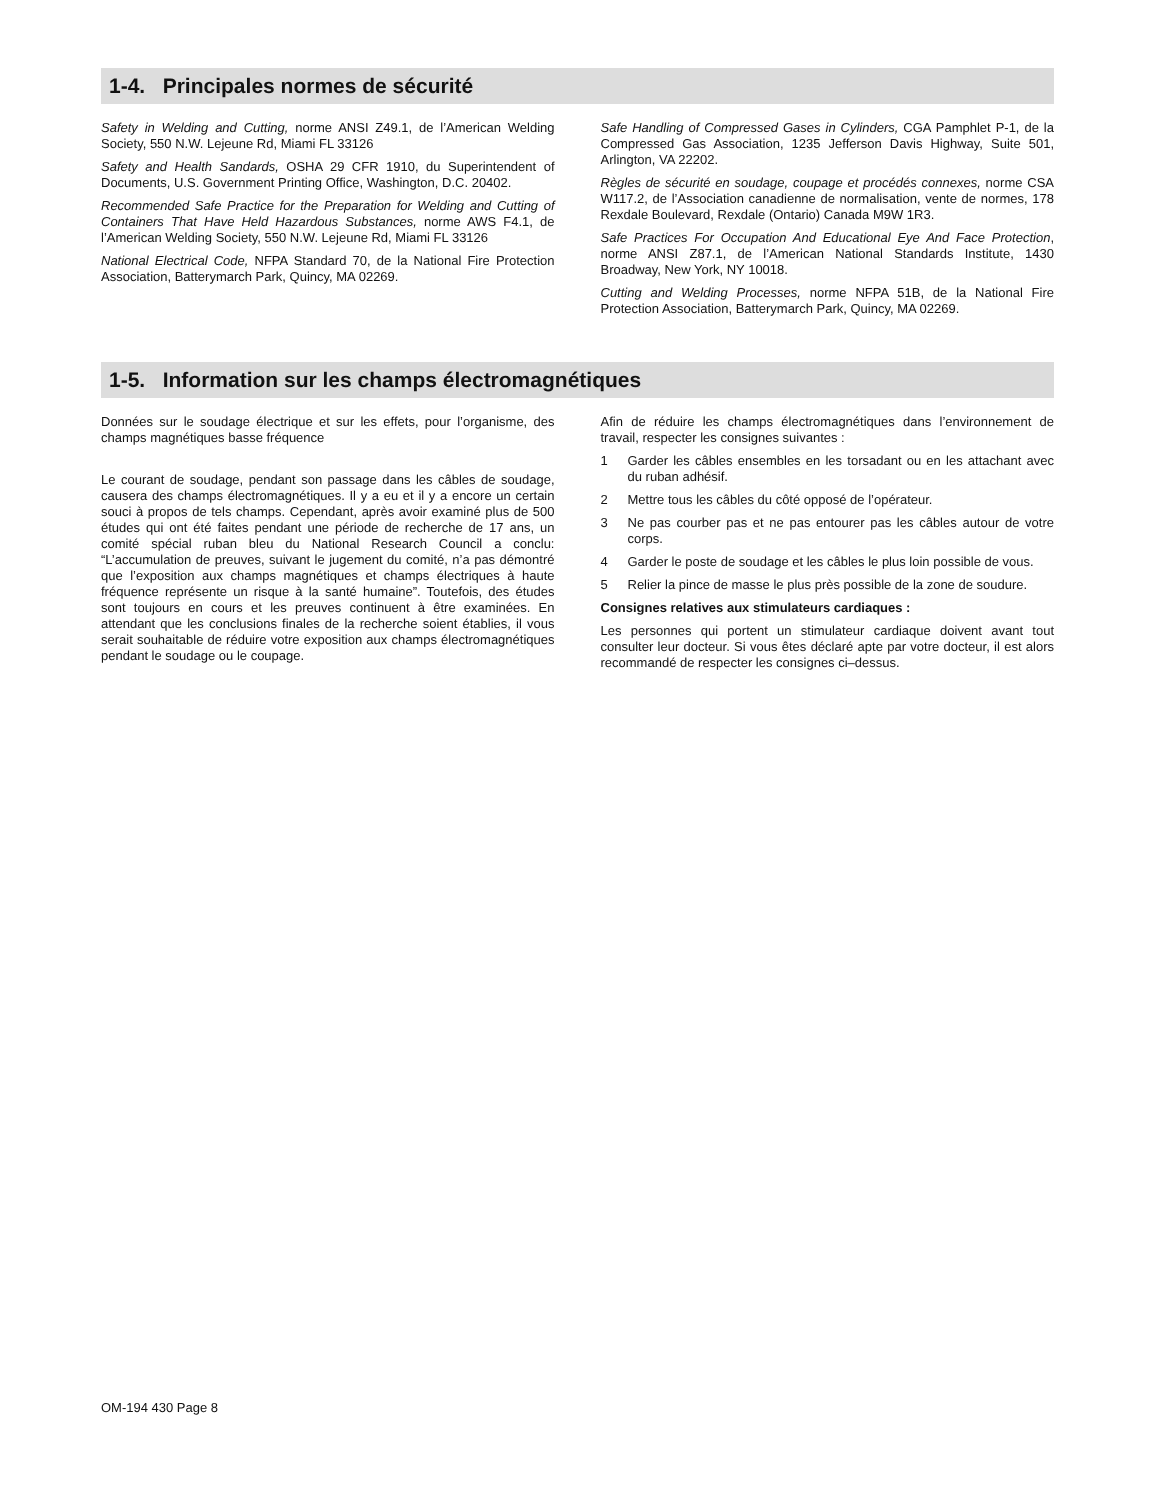1-4. Principales normes de sécurité
Safety in Welding and Cutting, norme ANSI Z49.1, de l’American Welding Society, 550 N.W. Lejeune Rd, Miami FL 33126
Safety and Health Sandards, OSHA 29 CFR 1910, du Superintendent of Documents, U.S. Government Printing Office, Washington, D.C. 20402.
Recommended Safe Practice for the Preparation for Welding and Cutting of Containers That Have Held Hazardous Substances, norme AWS F4.1, de l’American Welding Society, 550 N.W. Lejeune Rd, Miami FL 33126
National Electrical Code, NFPA Standard 70, de la National Fire Protection Association, Batterymarch Park, Quincy, MA 02269.
Safe Handling of Compressed Gases in Cylinders, CGA Pamphlet P-1, de la Compressed Gas Association, 1235 Jefferson Davis Highway, Suite 501, Arlington, VA 22202.
Règles de sécurité en soudage, coupage et procédés connexes, norme CSA W117.2, de l’Association canadienne de normalisation, vente de normes, 178 Rexdale Boulevard, Rexdale (Ontario) Canada M9W 1R3.
Safe Practices For Occupation And Educational Eye And Face Protection, norme ANSI Z87.1, de l’American National Standards Institute, 1430 Broadway, New York, NY 10018.
Cutting and Welding Processes, norme NFPA 51B, de la National Fire Protection Association, Batterymarch Park, Quincy, MA 02269.
1-5. Information sur les champs électromagnétiques
Données sur le soudage électrique et sur les effets, pour l’organisme, des champs magnétiques basse fréquence
Le courant de soudage, pendant son passage dans les câbles de soudage, causera des champs électromagnétiques. Il y a eu et il y a encore un certain souci à propos de tels champs. Cependant, après avoir examiné plus de 500 études qui ont été faites pendant une période de recherche de 17 ans, un comité spécial ruban bleu du National Research Council a conclu: “L’accumulation de preuves, suivant le jugement du comité, n’a pas démontré que l’exposition aux champs magnétiques et champs électriques à haute fréquence représente un risque à la santé humaine”. Toutefois, des études sont toujours en cours et les preuves continuent à être examinées. En attendant que les conclusions finales de la recherche soient établies, il vous serait souhaitable de réduire votre exposition aux champs électromagnétiques pendant le soudage ou le coupage.
Afin de réduire les champs électromagnétiques dans l’environnement de travail, respecter les consignes suivantes :
1 Garder les câbles ensembles en les torsadant ou en les attachant avec du ruban adhésif.
2 Mettre tous les câbles du côté opposé de l’opérateur.
3 Ne pas courber pas et ne pas entourer pas les câbles autour de votre corps.
4 Garder le poste de soudage et les câbles le plus loin possible de vous.
5 Relier la pince de masse le plus près possible de la zone de soudure.
Consignes relatives aux stimulateurs cardiaques :
Les personnes qui portent un stimulateur cardiaque doivent avant tout consulter leur docteur. Si vous êtes déclaré apte par votre docteur, il est alors recommandé de respecter les consignes ci–dessus.
OM-194 430 Page 8